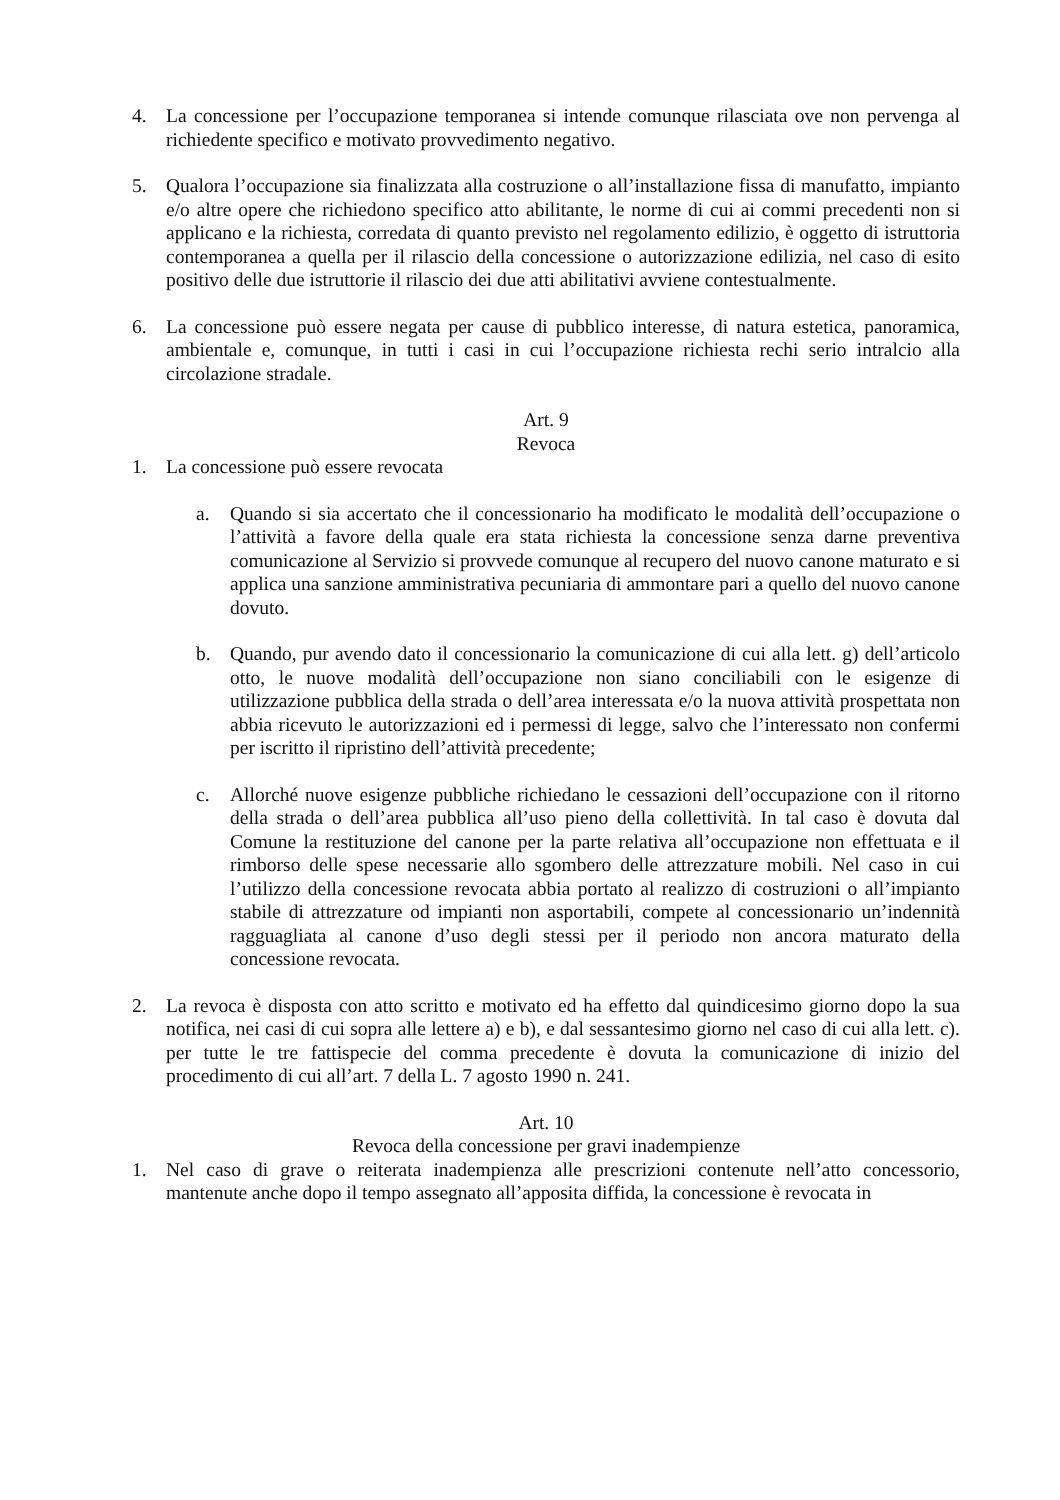4. La concessione per l’occupazione temporanea si intende comunque rilasciata ove non pervenga al richiedente specifico e motivato provvedimento negativo.
5. Qualora l’occupazione sia finalizzata alla costruzione o all’installazione fissa di manufatto, impianto e/o altre opere che richiedono specifico atto abilitante, le norme di cui ai commi precedenti non si applicano e la richiesta, corredata di quanto previsto nel regolamento edilizio, è oggetto di istruttoria contemporanea a quella per il rilascio della concessione o autorizzazione edilizia, nel caso di esito positivo delle due istruttorie il rilascio dei due atti abilitativi avviene contestualmente.
6. La concessione può essere negata per cause di pubblico interesse, di natura estetica, panoramica, ambientale e, comunque, in tutti i casi in cui l’occupazione richiesta rechi serio intralcio alla circolazione stradale.
Art. 9
Revoca
1. La concessione può essere revocata
a. Quando si sia accertato che il concessionario ha modificato le modalità dell’occupazione o l’attività a favore della quale era stata richiesta la concessione senza darne preventiva comunicazione al Servizio si provvede comunque al recupero del nuovo canone maturato e si applica una sanzione amministrativa pecuniaria di ammontare pari a quello del nuovo canone dovuto.
b. Quando, pur avendo dato il concessionario la comunicazione di cui alla lett. g) dell’articolo otto, le nuove modalità dell’occupazione non siano conciliabili con le esigenze di utilizzazione pubblica della strada o dell’area interessata e/o la nuova attività prospettata non abbia ricevuto le autorizzazioni ed i permessi di legge, salvo che l’interessato non confermi per iscritto il ripristino dell’attività precedente;
c. Allorché nuove esigenze pubbliche richiedano le cessazioni dell’occupazione con il ritorno della strada o dell’area pubblica all’uso pieno della collettività. In tal caso è dovuta dal Comune la restituzione del canone per la parte relativa all’occupazione non effettuata e il rimborso delle spese necessarie allo sgombero delle attrezzature mobili. Nel caso in cui l’utilizzo della concessione revocata abbia portato al realizzo di costruzioni o all’impianto stabile di attrezzature od impianti non asportabili, compete al concessionario un’indennità ragguagliata al canone d’uso degli stessi per il periodo non ancora maturato della concessione revocata.
2. La revoca è disposta con atto scritto e motivato ed ha effetto dal quindicesimo giorno dopo la sua notifica, nei casi di cui sopra alle lettere a) e b), e dal sessantesimo giorno nel caso di cui alla lett. c). per tutte le tre fattispecie del comma precedente è dovuta la comunicazione di inizio del procedimento di cui all’art. 7 della L. 7 agosto 1990 n. 241.
Art. 10
Revoca della concessione per gravi inadempienze
1. Nel caso di grave o reiterata inadempienza alle prescrizioni contenute nell’atto concessorio, mantenute anche dopo il tempo assegnato all’apposita diffida, la concessione è revocata in